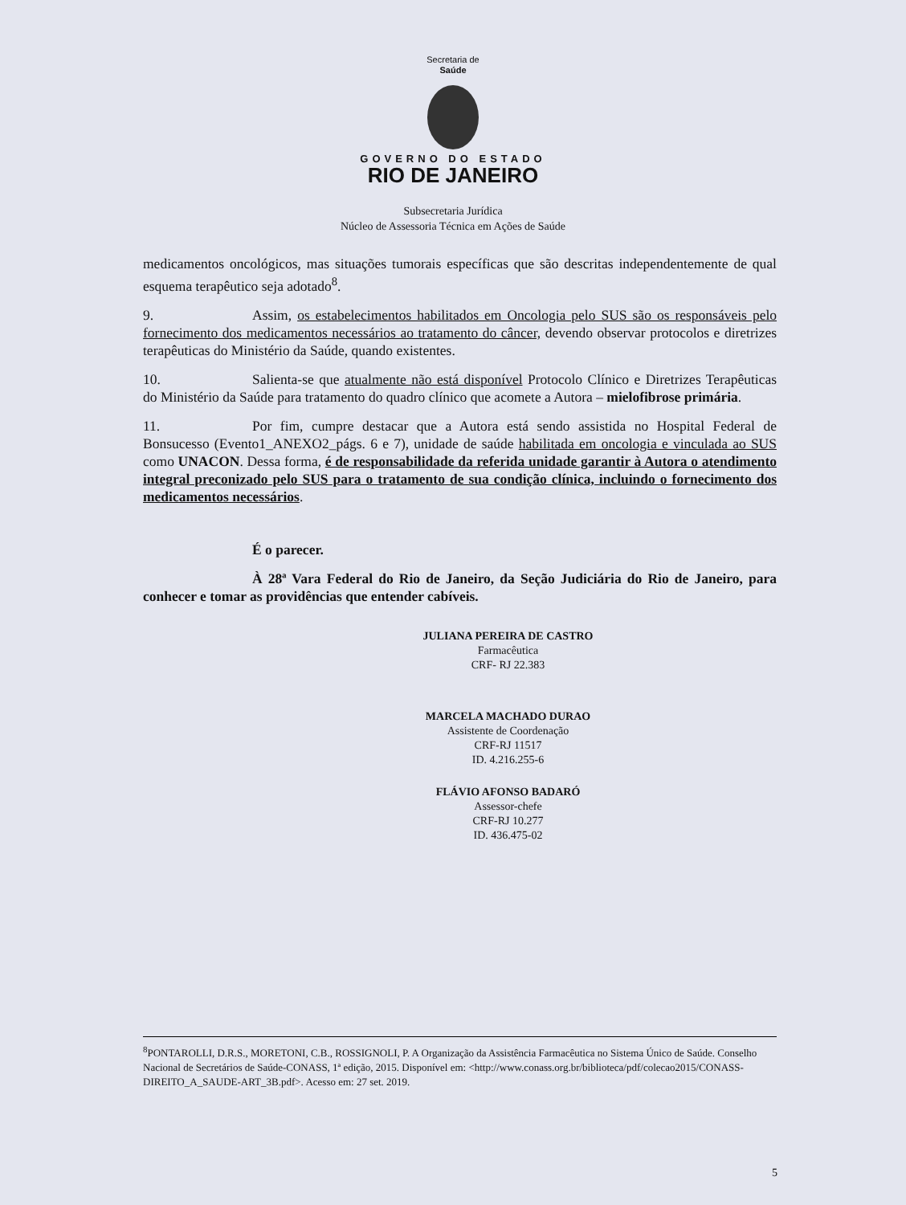Secretaria de
Saúde
GOVERNO DO ESTADO
RIO DE JANEIRO
Subsecretaria Jurídica
Núcleo de Assessoria Técnica em Ações de Saúde
medicamentos oncológicos, mas situações tumorais específicas que são descritas independentemente de qual esquema terapêutico seja adotado<sup>8</sup>.
9. Assim, os estabelecimentos habilitados em Oncologia pelo SUS são os responsáveis pelo fornecimento dos medicamentos necessários ao tratamento do câncer, devendo observar protocolos e diretrizes terapêuticas do Ministério da Saúde, quando existentes.
10. Salienta-se que atualmente não está disponível Protocolo Clínico e Diretrizes Terapêuticas do Ministério da Saúde para tratamento do quadro clínico que acomete a Autora – mielofibrose primária.
11. Por fim, cumpre destacar que a Autora está sendo assistida no Hospital Federal de Bonsucesso (Evento1_ANEXO2_págs. 6 e 7), unidade de saúde habilitada em oncologia e vinculada ao SUS como UNACON. Dessa forma, é de responsabilidade da referida unidade garantir à Autora o atendimento integral preconizado pelo SUS para o tratamento de sua condição clínica, incluindo o fornecimento dos medicamentos necessários.
É o parecer.
À 28ª Vara Federal do Rio de Janeiro, da Seção Judiciária do Rio de Janeiro, para conhecer e tomar as providências que entender cabíveis.
JULIANA PEREIRA DE CASTRO
Farmacêutica
CRF- RJ 22.383
MARCELA MACHADO DURAO
Assistente de Coordenação
CRF-RJ 11517
ID. 4.216.255-6
FLÁVIO AFONSO BADARÓ
Assessor-chefe
CRF-RJ 10.277
ID. 436.475-02
<sup>8</sup> PONTAROLLI, D.R.S., MORETONI, C.B., ROSSIGNOLI, P. A Organização da Assistência Farmacêutica no Sistema Único de Saúde. Conselho Nacional de Secretários de Saúde-CONASS, 1ª edição, 2015. Disponível em: <http://www.conass.org.br/biblioteca/pdf/colecao2015/CONASS-DIREITO_A_SAUDE-ART_3B.pdf>. Acesso em: 27 set. 2019.
5